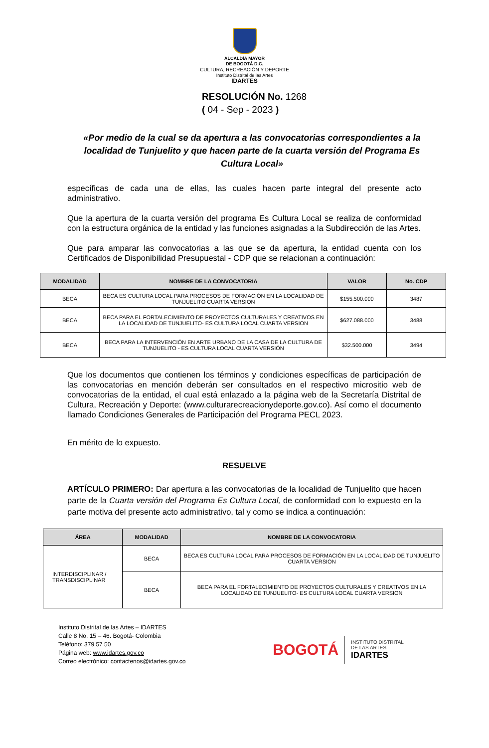ALCALDÍA MAYOR
DE BOGOTÁ D.C.
CULTURA, RECREACIÓN Y DEPORTE
Instituto Distrital de las Artes
IDARTES
RESOLUCIÓN No. 1268
( 04 - Sep - 2023 )
«Por medio de la cual se da apertura a las convocatorias correspondientes a la localidad de Tunjuelito y que hacen parte de la cuarta versión del Programa Es Cultura Local»
específicas de cada una de ellas, las cuales hacen parte integral del presente acto administrativo.
Que la apertura de la cuarta versión del programa Es Cultura Local se realiza de conformidad con la estructura orgánica de la entidad y las funciones asignadas a la Subdirección de las Artes.
Que para amparar las convocatorias a las que se da apertura, la entidad cuenta con los Certificados de Disponibilidad Presupuestal - CDP que se relacionan a continuación:
| MODALIDAD | NOMBRE DE LA CONVOCATORIA | VALOR | No. CDP |
| --- | --- | --- | --- |
| BECA | BECA ES CULTURA LOCAL PARA PROCESOS DE FORMACIÓN EN LA LOCALIDAD DE TUNJUELITO CUARTA VERSION | $155.500.000 | 3487 |
| BECA | BECA PARA EL FORTALECIMIENTO DE PROYECTOS CULTURALES Y CREATIVOS EN LA LOCALIDAD DE TUNJUELITO- ES CULTURA LOCAL CUARTA VERSION | $627.088.000 | 3488 |
| BECA | BECA PARA LA INTERVENCIÓN EN ARTE URBANO DE LA CASA DE LA CULTURA DE TUNJUELITO - ES CULTURA LOCAL CUARTA VERSIÓN | $32.500.000 | 3494 |
Que los documentos que contienen los términos y condiciones específicas de participación de las convocatorias en mención deberán ser consultados en el respectivo micrositio web de convocatorias de la entidad, el cual está enlazado a la página web de la Secretaría Distrital de Cultura, Recreación y Deporte: (www.culturarecreacionydeporte.gov.co). Así como el documento llamado Condiciones Generales de Participación del Programa PECL 2023.
En mérito de lo expuesto.
RESUELVE
ARTÍCULO PRIMERO: Dar apertura a las convocatorias de la localidad de Tunjuelito que hacen parte de la Cuarta versión del Programa Es Cultura Local, de conformidad con lo expuesto en la parte motiva del presente acto administrativo, tal y como se indica a continuación:
| ÁREA | MODALIDAD | NOMBRE DE LA CONVOCATORIA |
| --- | --- | --- |
| INTERDISCIPLINAR / TRANSDISCIPLINAR | BECA | BECA ES CULTURA LOCAL PARA PROCESOS DE FORMACIÓN EN LA LOCALIDAD DE TUNJUELITO CUARTA VERSION |
| | BECA | BECA PARA EL FORTALECIMIENTO DE PROYECTOS CULTURALES Y CREATIVOS EN LA LOCALIDAD DE TUNJUELITO- ES CULTURA LOCAL CUARTA VERSION |
Instituto Distrital de las Artes – IDARTES
Calle 8 No. 15 – 46. Bogotá- Colombia
Teléfono: 379 57 50
Página web: www.idartes.gov.co
Correo electrónico: contactenos@idartes.gov.co
BOGOTÁ INSTITUTO DISTRITAL
DE LAS ARTES
IDARTES